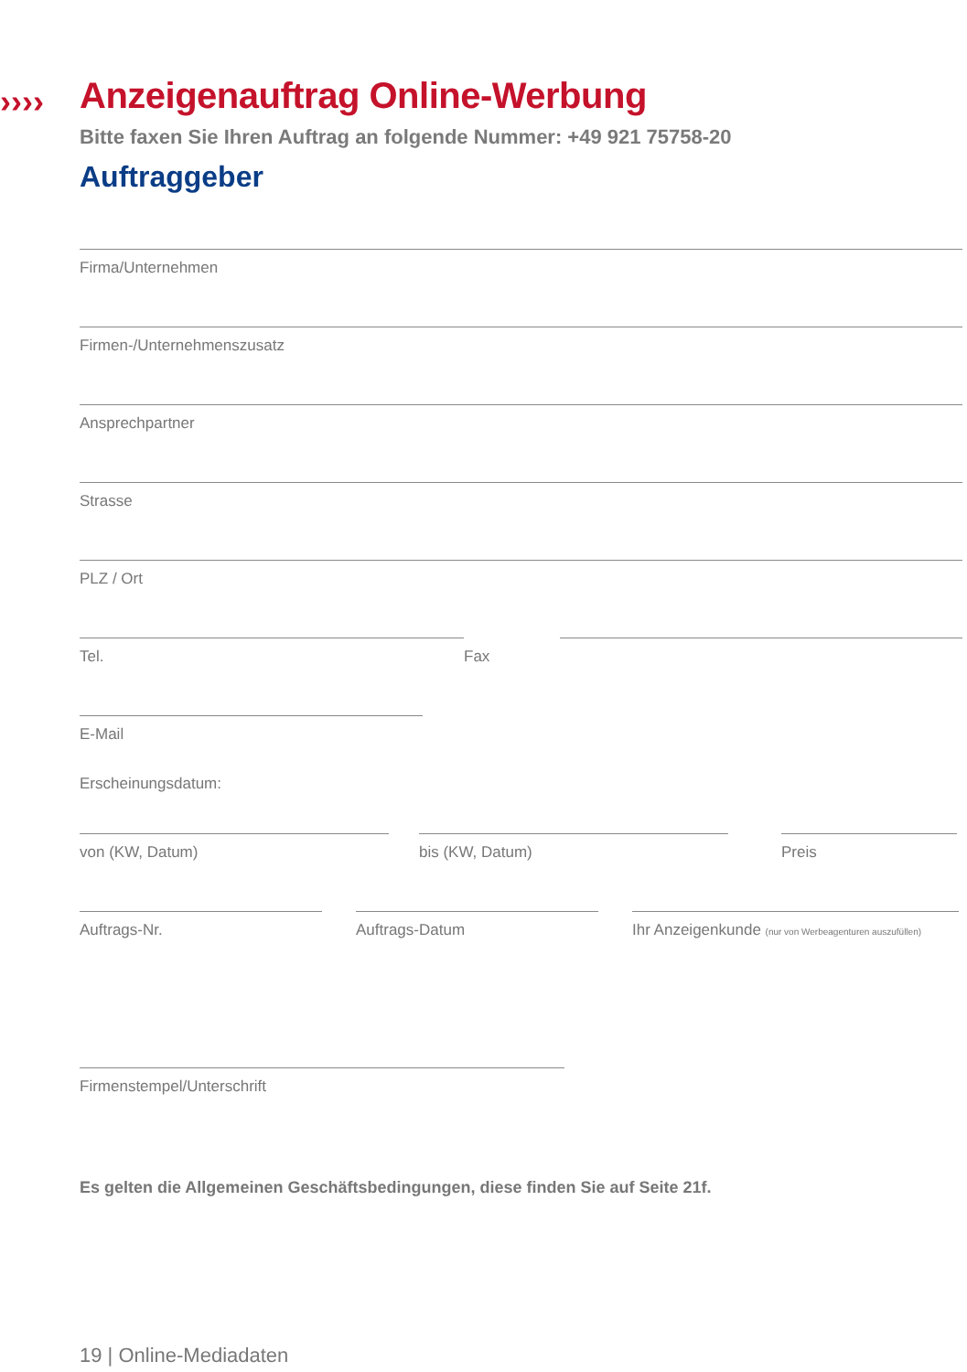››››
Anzeigenauftrag Online-Werbung
Bitte faxen Sie Ihren Auftrag an folgende Nummer: +49 921 75758-20
Auftraggeber
Firma/Unternehmen
Firmen-/Unternehmenszusatz
Ansprechpartner
Strasse
PLZ / Ort
Tel. Fax
E-Mail
Erscheinungsdatum:
von (KW, Datum) bis (KW, Datum) Preis
Auftrags-Nr. Auftrags-Datum Ihr Anzeigenkunde (nur von Werbeagenturen auszufüllen)
Firmenstempel/Unterschrift
Es gelten die Allgemeinen Geschäftsbedingungen, diese finden Sie auf Seite 21f.
19 | Online-Mediadaten